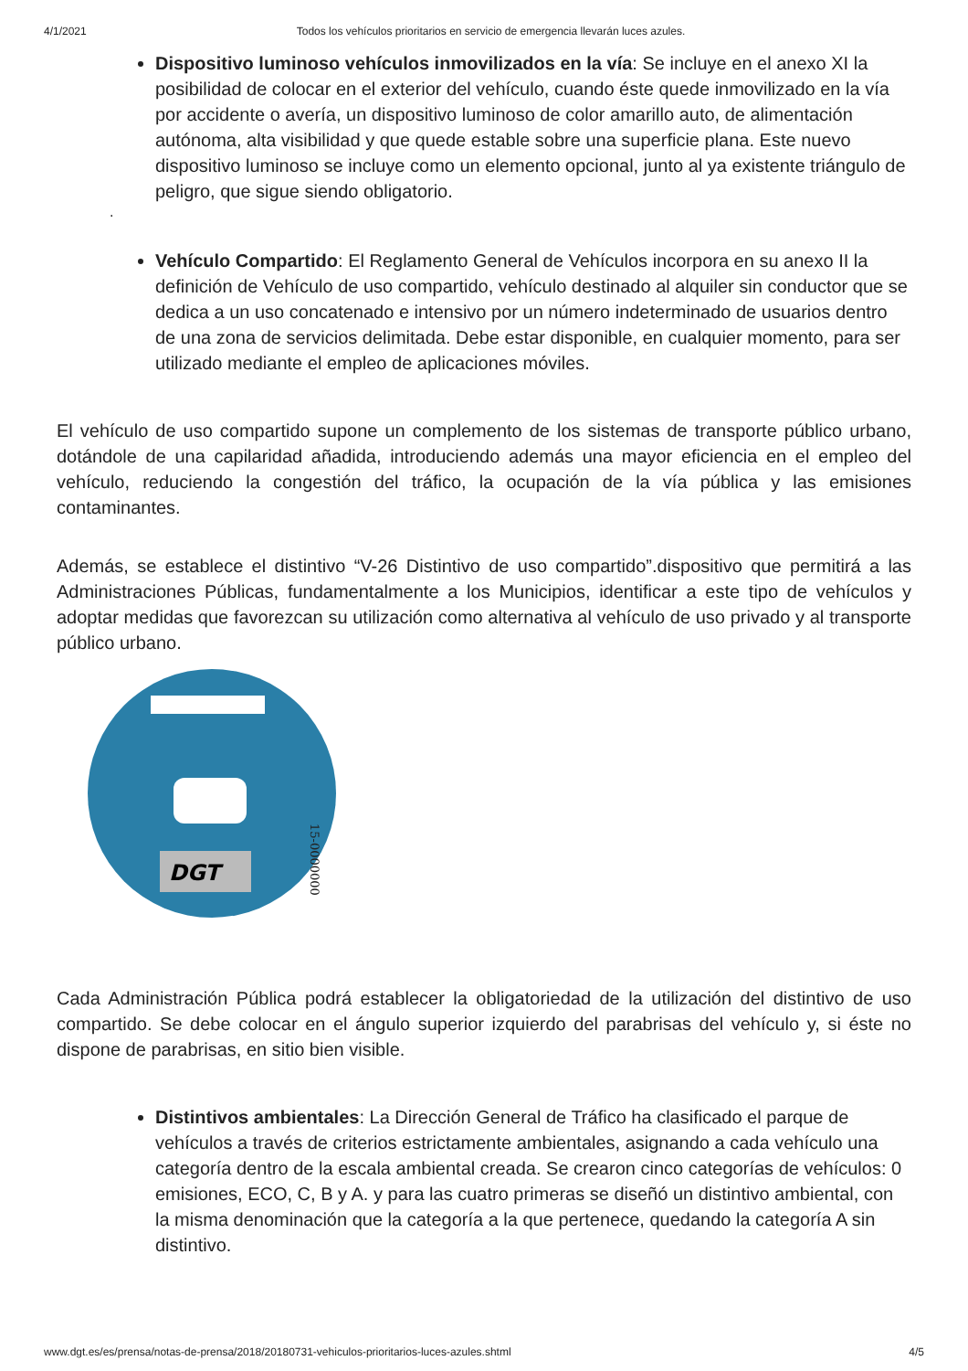4/1/2021 Todos los vehículos prioritarios en servicio de emergencia llevarán luces azules.
Dispositivo luminoso vehículos inmovilizados en la vía: Se incluye en el anexo XI la posibilidad de colocar en el exterior del vehículo, cuando éste quede inmovilizado en la vía por accidente o avería, un dispositivo luminoso de color amarillo auto, de alimentación autónoma, alta visibilidad y que quede estable sobre una superficie plana. Este nuevo dispositivo luminoso se incluye como un elemento opcional, junto al ya existente triángulo de peligro, que sigue siendo obligatorio.
.
Vehículo Compartido: El Reglamento General de Vehículos incorpora en su anexo II la definición de Vehículo de uso compartido, vehículo destinado al alquiler sin conductor que se dedica a un uso concatenado e intensivo por un número indeterminado de usuarios dentro de una zona de servicios delimitada. Debe estar disponible, en cualquier momento, para ser utilizado mediante el empleo de aplicaciones móviles.
El vehículo de uso compartido supone un complemento de los sistemas de transporte público urbano, dotándole de una capilaridad añadida, introduciendo además una mayor eficiencia en el empleo del vehículo, reduciendo la congestión del tráfico, la ocupación de la vía pública y las emisiones contaminantes.
Además, se establece el distintivo “V-26 Distintivo de uso compartido”.dispositivo que permitirá a las Administraciones Públicas, fundamentalmente a los Municipios, identificar a este tipo de vehículos y adoptar medidas que favorezcan su utilización como alternativa al vehículo de uso privado y al transporte público urbano.
DGT
15-0000000
Cada Administración Pública podrá establecer la obligatoriedad de la utilización del distintivo de uso compartido. Se debe colocar en el ángulo superior izquierdo del parabrisas del vehículo y, si éste no dispone de parabrisas, en sitio bien visible.
Distintivos ambientales: La Dirección General de Tráfico ha clasificado el parque de vehículos a través de criterios estrictamente ambientales, asignando a cada vehículo una categoría dentro de la escala ambiental creada. Se crearon cinco categorías de vehículos: 0 emisiones, ECO, C, B y A. y para las cuatro primeras se diseñó un distintivo ambiental, con la misma denominación que la categoría a la que pertenece, quedando la categoría A sin distintivo.
www.dgt.es/es/prensa/notas-de-prensa/2018/20180731-vehiculos-prioritarios-luces-azules.shtml 4/5